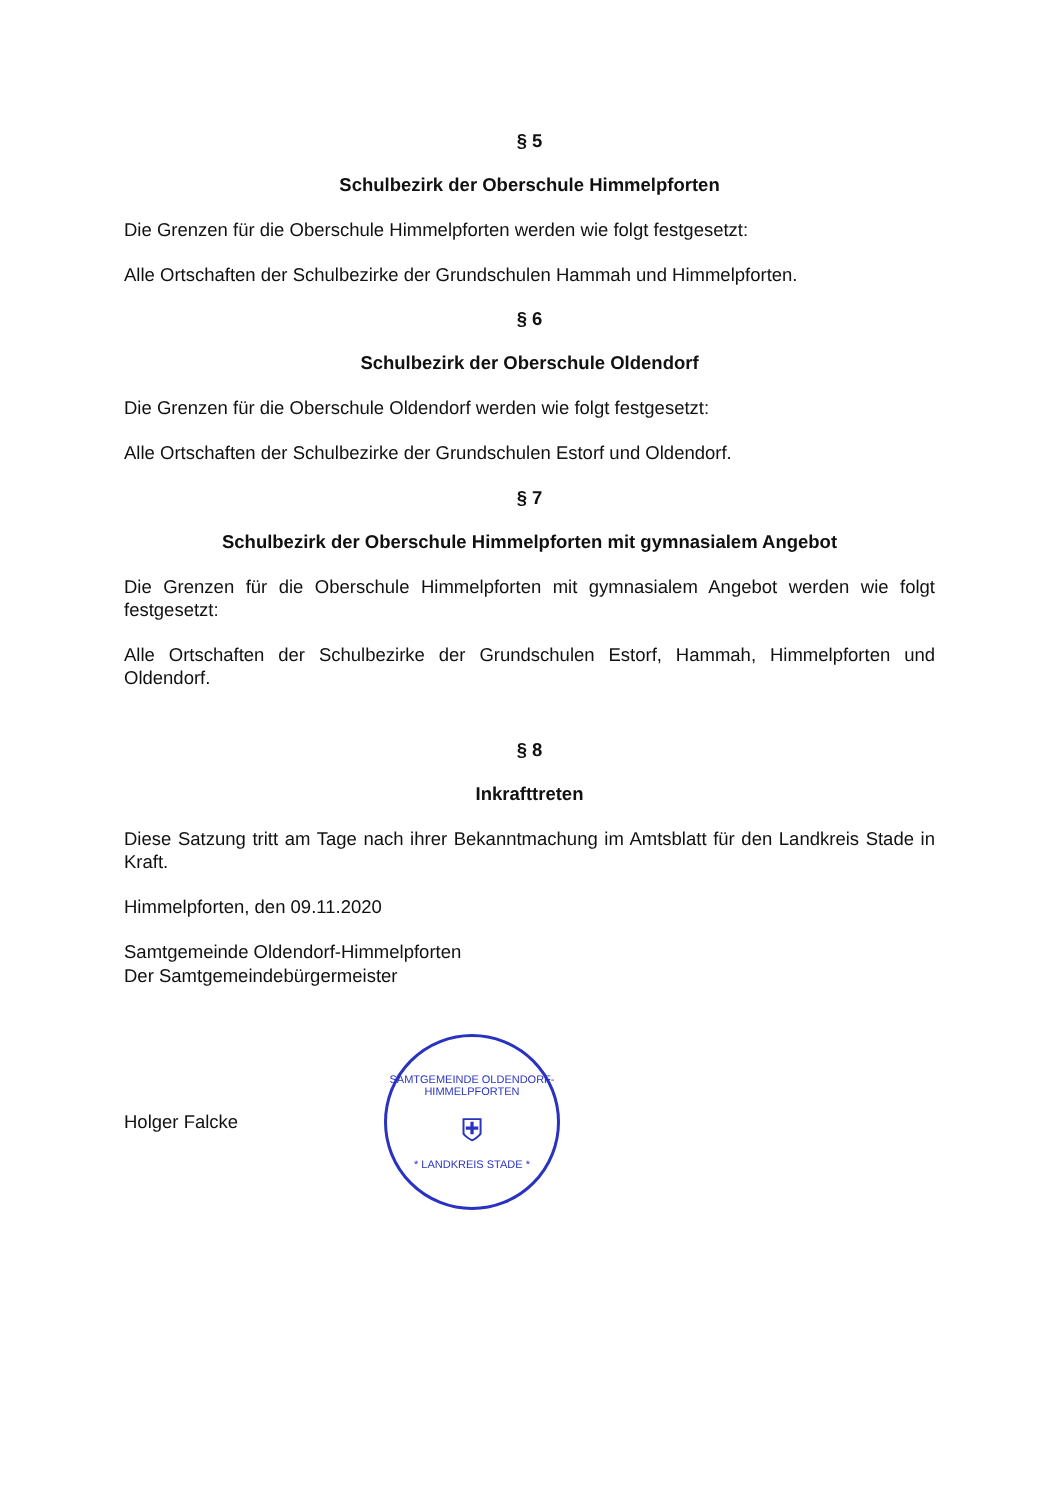§ 5
Schulbezirk der Oberschule Himmelpforten
Die Grenzen für die Oberschule Himmelpforten werden wie folgt festgesetzt:
Alle Ortschaften der Schulbezirke der Grundschulen Hammah und Himmelpforten.
§ 6
Schulbezirk der Oberschule Oldendorf
Die Grenzen für die Oberschule Oldendorf werden wie folgt festgesetzt:
Alle Ortschaften der Schulbezirke der Grundschulen Estorf und Oldendorf.
§ 7
Schulbezirk der Oberschule Himmelpforten mit gymnasialem Angebot
Die Grenzen für die Oberschule Himmelpforten mit gymnasialem Angebot werden wie folgt festgesetzt:
Alle Ortschaften der Schulbezirke der Grundschulen Estorf, Hammah, Himmelpforten und Oldendorf.
§ 8
Inkrafttreten
Diese Satzung tritt am Tage nach ihrer Bekanntmachung im Amtsblatt für den Landkreis Stade in Kraft.
Himmelpforten, den 09.11.2020
Samtgemeinde Oldendorf-Himmelpforten
Der Samtgemeindebürgermeister
Holger Falcke
SAMTGEMEINDE OLDENDORF-HIMMELPFORTEN
⛨
* LANDKREIS STADE *